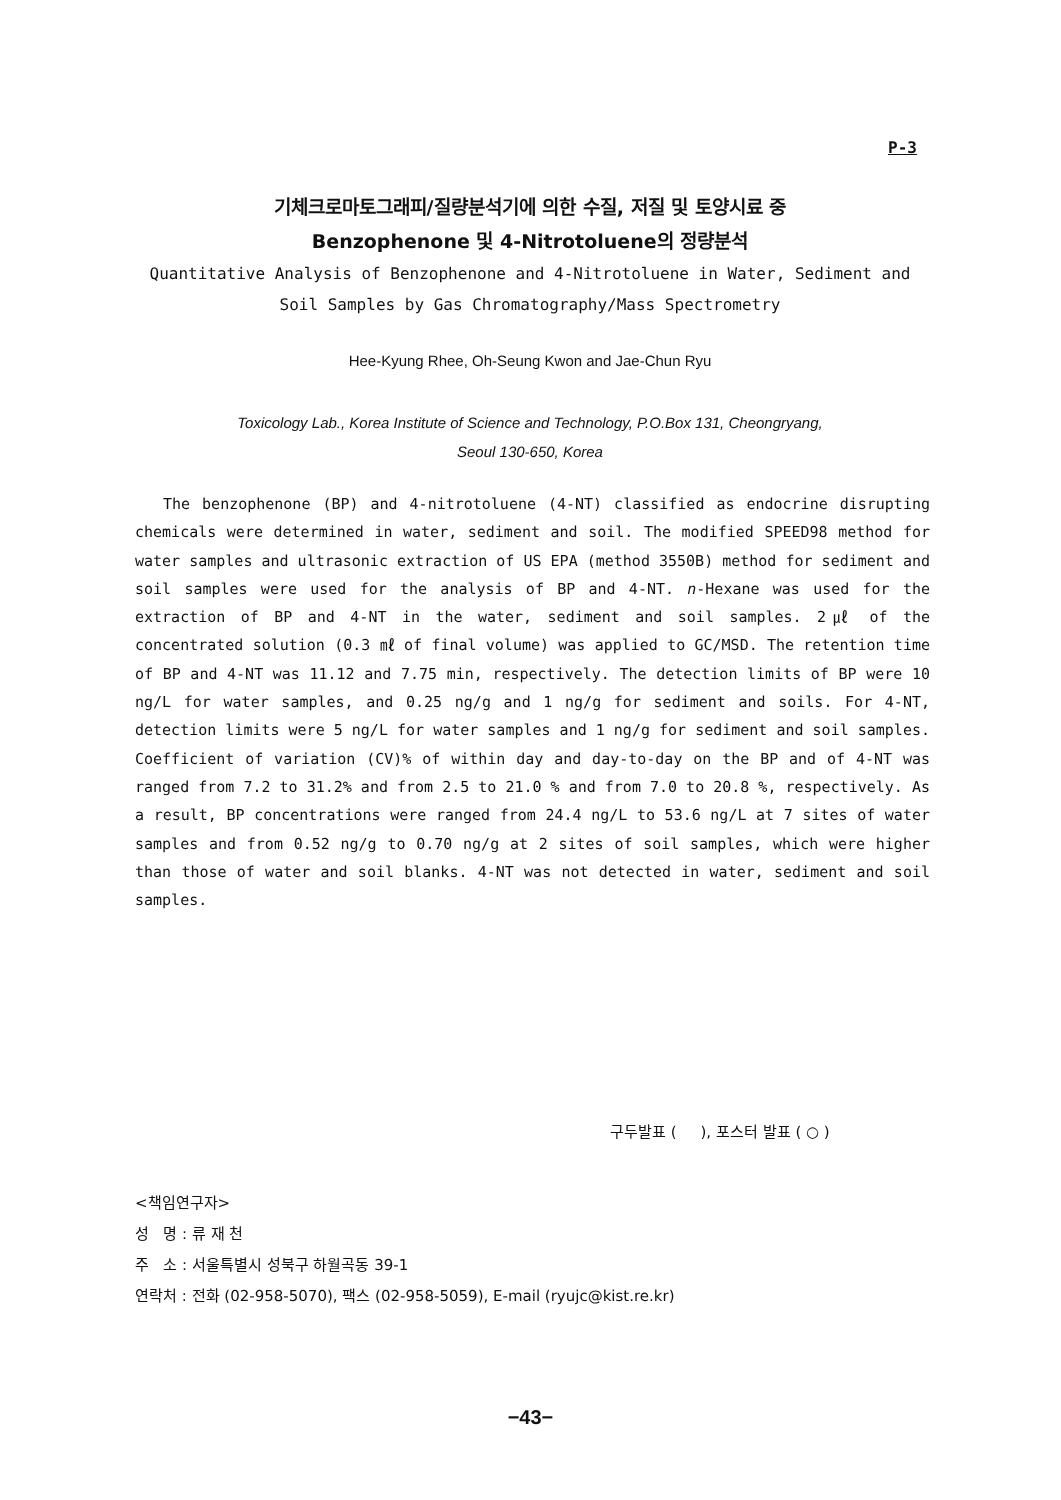P-3
기체크로마토그래피/질량분석기에 의한 수질, 저질 및 토양시료 중
Benzophenone 및 4-Nitrotoluene의 정량분석
Quantitative Analysis of Benzophenone and 4-Nitrotoluene in Water, Sediment and
Soil Samples by Gas Chromatography/Mass Spectrometry
Hee-Kyung Rhee, Oh-Seung Kwon and Jae-Chun Ryu
Toxicology Lab., Korea Institute of Science and Technology, P.O.Box 131, Cheongryang,
Seoul 130-650, Korea
The benzophenone (BP) and 4-nitrotoluene (4-NT) classified as endocrine disrupting chemicals were determined in water, sediment and soil. The modified SPEED98 method for water samples and ultrasonic extraction of US EPA (method 3550B) method for sediment and soil samples were used for the analysis of BP and 4-NT. n-Hexane was used for the extraction of BP and 4-NT in the water, sediment and soil samples. 2㎕ of the concentrated solution (0.3 ㎖ of final volume) was applied to GC/MSD. The retention time of BP and 4-NT was 11.12 and 7.75 min, respectively. The detection limits of BP were 10 ng/L for water samples, and 0.25 ng/g and 1 ng/g for sediment and soils. For 4-NT, detection limits were 5 ng/L for water samples and 1 ng/g for sediment and soil samples. Coefficient of variation (CV)% of within day and day-to-day on the BP and of 4-NT was ranged from 7.2 to 31.2% and from 2.5 to 21.0 % and from 7.0 to 20.8 %, respectively. As a result, BP concentrations were ranged from 24.4 ng/L to 53.6 ng/L at 7 sites of water samples and from 0.52 ng/g to 0.70 ng/g at 2 sites of soil samples, which were higher than those of water and soil blanks. 4-NT was not detected in water, sediment and soil samples.
구두발표 ( ), 포스터 발표 ( ○ )
<책임연구자>
성 명 : 류 재 천
주 소 : 서울특별시 성북구 하월곡동 39-1
연락처 : 전화 (02-958-5070), 팩스 (02-958-5059), E-mail (ryujc@kist.re.kr)
−43−